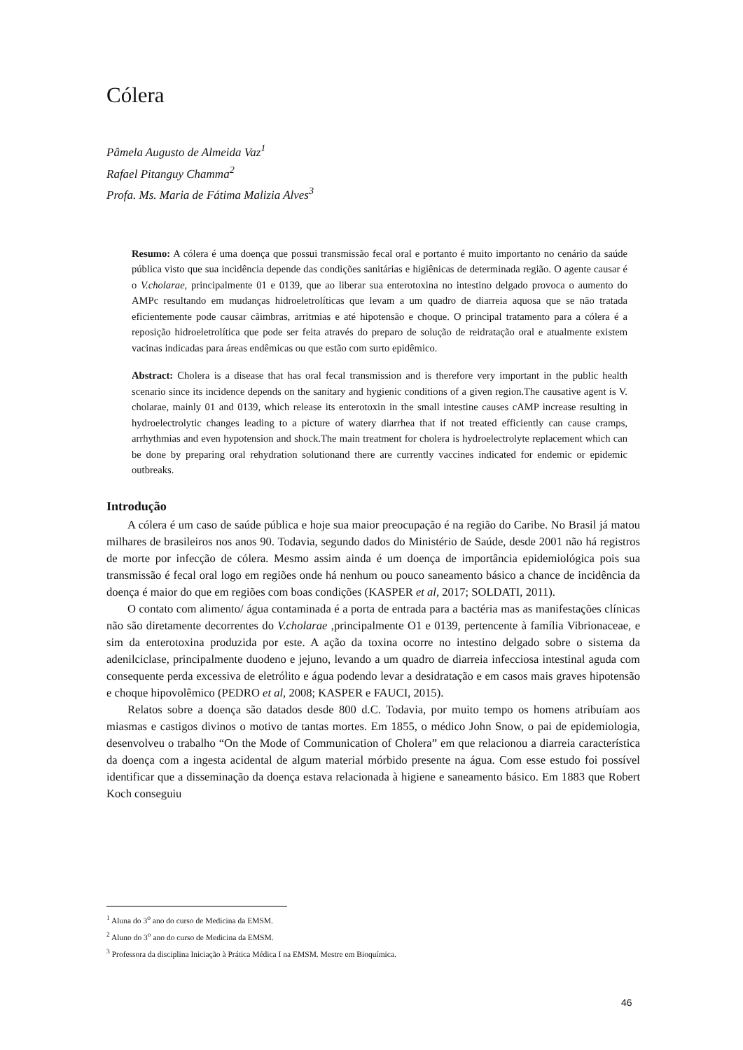Cólera
Pâmela Augusto de Almeida Vaz<sup>1</sup>
Rafael Pitanguy Chamma<sup>2</sup>
Profa. Ms. Maria de Fátima Malizia Alves<sup>3</sup>
Resumo: A cólera é uma doença que possui transmissão fecal oral e portanto é muito importanto no cenário da saúde pública visto que sua incidência depende das condições sanitárias e higiênicas de determinada região. O agente causar é o V.cholarae, principalmente 01 e 0139, que ao liberar sua enterotoxina no intestino delgado provoca o aumento do AMPc resultando em mudanças hidroeletrolíticas que levam a um quadro de diarreia aquosa que se não tratada eficientemente pode causar cãimbras, arritmias e até hipotensão e choque. O principal tratamento para a cólera é a reposição hidroeletrolítica que pode ser feita através do preparo de solução de reidratação oral e atualmente existem vacinas indicadas para áreas endêmicas ou que estão com surto epidêmico.
Abstract: Cholera is a disease that has oral fecal transmission and is therefore very important in the public health scenario since its incidence depends on the sanitary and hygienic conditions of a given region.The causative agent is V. cholarae, mainly 01 and 0139, which release its enterotoxin in the small intestine causes cAMP increase resulting in hydroelectrolytic changes leading to a picture of watery diarrhea that if not treated efficiently can cause cramps, arrhythmias and even hypotension and shock.The main treatment for cholera is hydroelectrolyte replacement which can be done by preparing oral rehydration solutionand there are currently vaccines indicated for endemic or epidemic outbreaks.
Introdução
A cólera é um caso de saúde pública e hoje sua maior preocupação é na região do Caribe. No Brasil já matou milhares de brasileiros nos anos 90. Todavia, segundo dados do Ministério de Saúde, desde 2001 não há registros de morte por infecção de cólera. Mesmo assim ainda é um doença de importância epidemiológica pois sua transmissão é fecal oral logo em regiões onde há nenhum ou pouco saneamento básico a chance de incidência da doença é maior do que em regiões com boas condições (KASPER et al, 2017; SOLDATI, 2011).
O contato com alimento/ água contaminada é a porta de entrada para a bactéria mas as manifestações clínicas não são diretamente decorrentes do V.cholarae ,principalmente O1 e 0139, pertencente à família Vibrionaceae, e sim da enterotoxina produzida por este. A ação da toxina ocorre no intestino delgado sobre o sistema da adenilciclase, principalmente duodeno e jejuno, levando a um quadro de diarreia infecciosa intestinal aguda com consequente perda excessiva de eletrólito e água podendo levar a desidratação e em casos mais graves hipotensão e choque hipovolêmico (PEDRO et al, 2008; KASPER e FAUCI, 2015).
Relatos sobre a doença são datados desde 800 d.C. Todavia, por muito tempo os homens atribuíam aos miasmas e castigos divinos o motivo de tantas mortes. Em 1855, o médico John Snow, o pai de epidemiologia, desenvolveu o trabalho “On the Mode of Communication of Cholera” em que relacionou a diarreia característica da doença com a ingesta acidental de algum material mórbido presente na água. Com esse estudo foi possível identificar que a disseminação da doença estava relacionada à higiene e saneamento básico. Em 1883 que Robert Koch conseguiu
<sup>1</sup> Aluna do 3<sup>o</sup> ano do curso de Medicina da EMSM.
<sup>2</sup> Aluno do 3<sup>o</sup> ano do curso de Medicina da EMSM.
<sup>3</sup> Professora da disciplina Iniciação à Prática Médica I na EMSM. Mestre em Bioquímica.
46